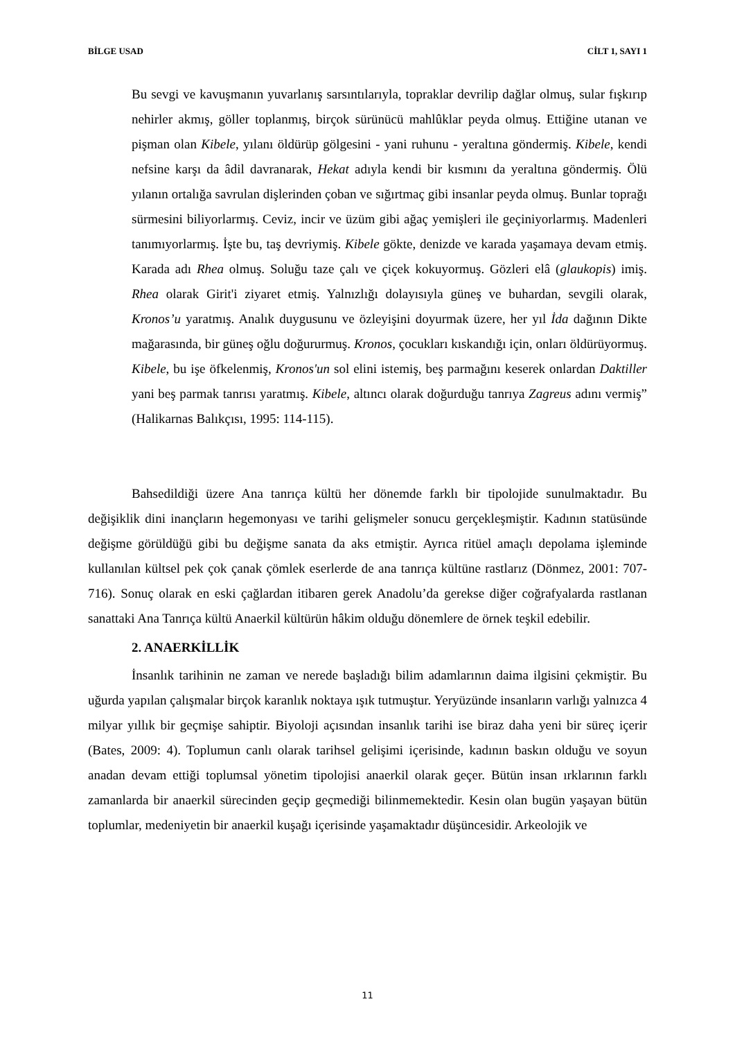BİLGE USAD CİLT 1, SAYI 1
Bu sevgi ve kavuşmanın yuvarlanış sarsıntılarıyla, topraklar devrilip dağlar olmuş, sular fışkırıp nehirler akmış, göller toplanmış, birçok sürünücü mahlûklar peyda olmuş. Ettiğine utanan ve pişman olan Kibele, yılanı öldürüp gölgesini - yani ruhunu - yeraltına göndermiş. Kibele, kendi nefsine karşı da âdil davranarak, Hekat adıyla kendi bir kısmını da yeraltına göndermiş. Ölü yılanın ortalığa savrulan dişlerinden çoban ve sığırtmaç gibi insanlar peyda olmuş. Bunlar toprağı sürmesini biliyorlarmış. Ceviz, incir ve üzüm gibi ağaç yemişleri ile geçiniyorlarmış. Madenleri tanımıyorlarmış. İşte bu, taş devriymiş. Kibele gökte, denizde ve karada yaşamaya devam etmiş. Karada adı Rhea olmuş. Soluğu taze çalı ve çiçek kokuyormuş. Gözleri elâ (glaukopis) imiş. Rhea olarak Girit'i ziyaret etmiş. Yalnızlığı dolayısıyla güneş ve buhardan, sevgili olarak, Kronos’u yaratmış. Analık duygusunu ve özleyişini doyurmak üzere, her yıl İda dağının Dikte mağarasında, bir güneş oğlu doğururmuş. Kronos, çocukları kıskandığı için, onları öldürüyormuş. Kibele, bu işe öfkelenmiş, Kronos'un sol elini istemiş, beş parmağını keserek onlardan Daktiller yani beş parmak tanrısı yaratmış. Kibele, altıncı olarak doğurduğu tanrıya Zagreus adını vermiş” (Halikarnas Balıkçısı, 1995: 114-115).
Bahsedildiği üzere Ana tanrıça kültü her dönemde farklı bir tipolojide sunulmaktadır. Bu değişiklik dini inançların hegemonyası ve tarihi gelişmeler sonucu gerçekleşmiştir. Kadının statüsünde değişme görüldüğü gibi bu değişme sanata da aks etmiştir. Ayrıca ritüel amaçlı depolama işleminde kullanılan kültsel pek çok çanak çömlek eserlerde de ana tanrıça kültüne rastlarız (Dönmez, 2001: 707-716). Sonuç olarak en eski çağlardan itibaren gerek Anadolu’da gerekse diğer coğrafyalarda rastlanan sanattaki Ana Tanrıça kültü Anaerkil kültürün hâkim olduğu dönemlere de örnek teşkil edebilir.
2. ANAERKİLLİK
İnsanlık tarihinin ne zaman ve nerede başladığı bilim adamlarının daima ilgisini çekmiştir. Bu uğurda yapılan çalışmalar birçok karanlık noktaya ışık tutmuştur. Yeryüzünde insanların varlığı yalnızca 4 milyar yıllık bir geçmişe sahiptir. Biyoloji açısından insanlık tarihi ise biraz daha yeni bir süreç içerir (Bates, 2009: 4). Toplumun canlı olarak tarihsel gelişimi içerisinde, kadının baskın olduğu ve soyun anadan devam ettiği toplumsal yönetim tipolojisi anaerkil olarak geçer. Bütün insan ırklarının farklı zamanlarda bir anaerkil sürecinden geçip geçmediği bilinmemektedir. Kesin olan bugün yaşayan bütün toplumlar, medeniyetin bir anaerkil kuşağı içerisinde yaşamaktadır düşüncesidir. Arkeolojik ve
11